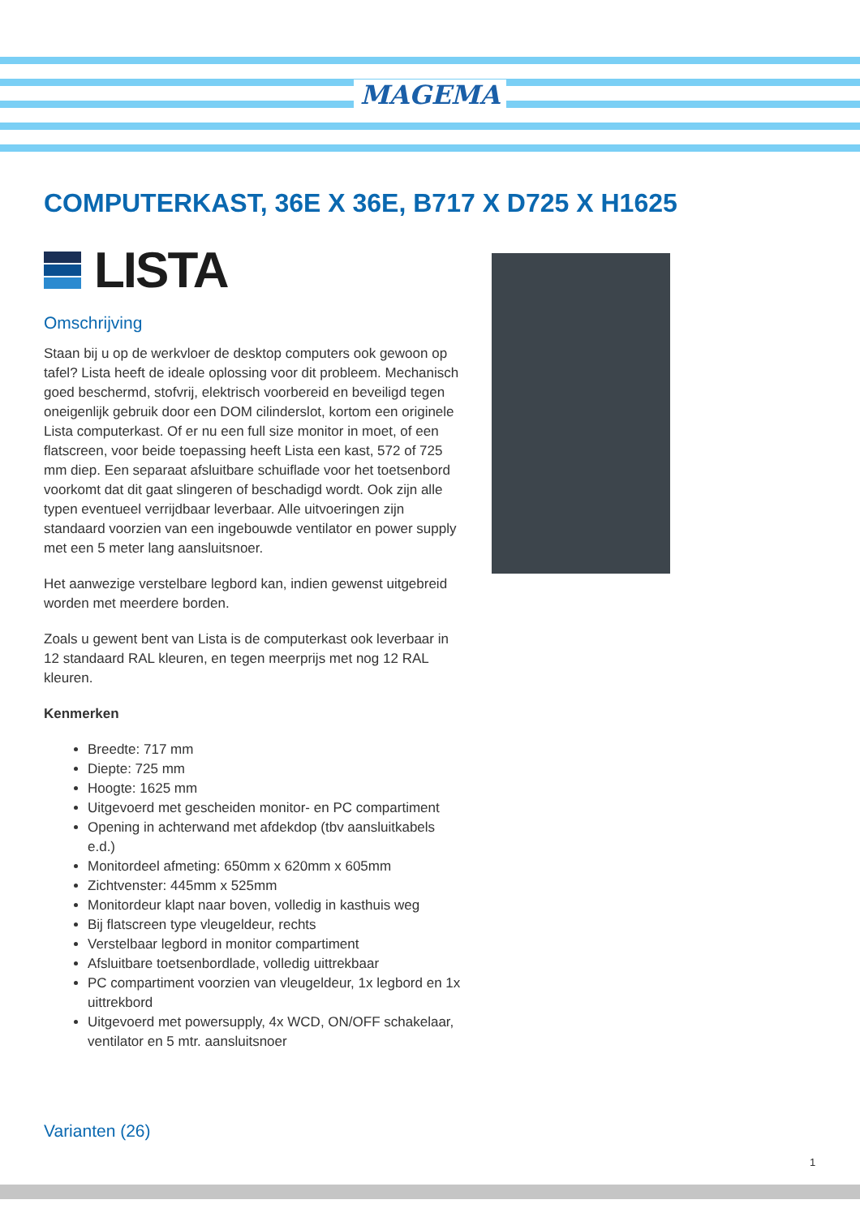MAGEMA
COMPUTERKAST, 36E X 36E, B717 X D725 X H1625
LISTA
Omschrijving
Staan bij u op de werkvloer de desktop computers ook gewoon op tafel? Lista heeft de ideale oplossing voor dit probleem. Mechanisch goed beschermd, stofvrij, elektrisch voorbereid en beveiligd tegen oneigenlijk gebruik door een DOM cilinderslot, kortom een originele Lista computerkast. Of er nu een full size monitor in moet, of een flatscreen, voor beide toepassing heeft Lista een kast, 572 of 725 mm diep. Een separaat afsluitbare schuiflade voor het toetsenbord voorkomt dat dit gaat slingeren of beschadigd wordt. Ook zijn alle typen eventueel verrijdbaar leverbaar. Alle uitvoeringen zijn standaard voorzien van een ingebouwde ventilator en power supply met een 5 meter lang aansluitsnoer.
Het aanwezige verstelbare legbord kan, indien gewenst uitgebreid worden met meerdere borden.
Zoals u gewent bent van Lista is de computerkast ook leverbaar in 12 standaard RAL kleuren, en tegen meerprijs met nog 12 RAL kleuren.
Kenmerken
Breedte: 717 mm
Diepte: 725 mm
Hoogte: 1625 mm
Uitgevoerd met gescheiden monitor- en PC compartiment
Opening in achterwand met afdekdop (tbv aansluitkabels e.d.)
Monitordeel afmeting: 650mm x 620mm x 605mm
Zichtvenster: 445mm x 525mm
Monitordeur klapt naar boven, volledig in kasthuis weg
Bij flatscreen type vleugeldeur, rechts
Verstelbaar legbord in monitor compartiment
Afsluitbare toetsenbordlade, volledig uittrekbaar
PC compartiment voorzien van vleugeldeur, 1x legbord en 1x uittrekbord
Uitgevoerd met powersupply, 4x WCD, ON/OFF schakelaar, ventilator en 5 mtr. aansluitsnoer
Varianten (26)
1